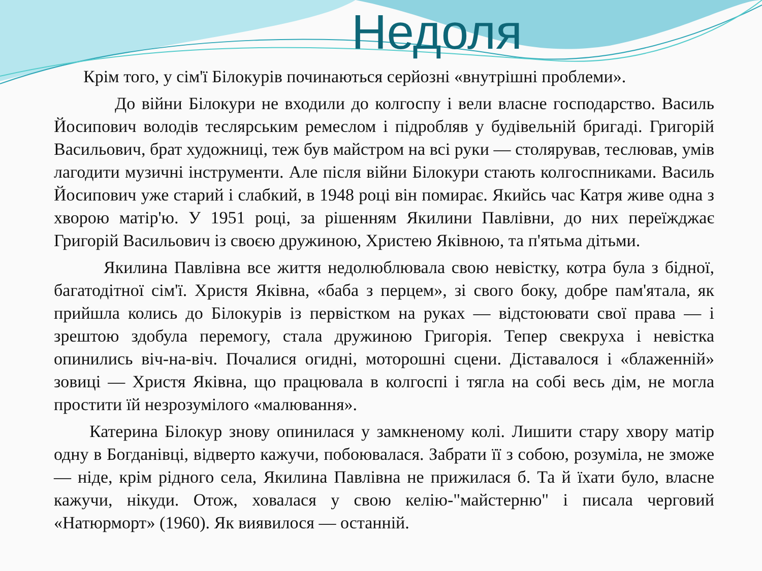Недоля
Крім того, у сім'ї Білокурів починаються серйозні «внутрішні проблеми».
До війни Білокури не входили до колгоспу і вели власне господарство. Василь Йосипович володів теслярським ремеслом і підробляв у будівельній бригаді. Григорій Васильович, брат художниці, теж був майстром на всі руки — столярував, теслював, умів лагодити музичні інструменти. Але після війни Білокури стають колгоспниками. Василь Йосипович уже старий і слабкий, в 1948 році він помирає. Якийсь час Катря живе одна з хворою матір'ю. У 1951 році, за рішенням Якилини Павлівни, до них переїжджає Григорій Васильович із своєю дружиною, Христею Яківною, та п'ятьма дітьми.
Якилина Павлівна все життя недолюблювала свою невістку, котра була з бідної, багатодітної сім'ї. Христя Яківна, «баба з перцем», зі свого боку, добре пам'ятала, як прийшла колись до Білокурів із первістком на руках — відстоювати свої права — і зрештою здобула перемогу, стала дружиною Григорія. Тепер свекруха і невістка опинились віч-на-віч. Почалися огидні, моторошні сцени. Діставалося і «блаженній» зовиці — Христя Яківна, що працювала в колгоспі і тягла на собі весь дім, не могла простити їй незрозумілого «малювання».
Катерина Білокур знову опинилася у замкненому колі. Лишити стару хвору матір одну в Богданівці, відверто кажучи, побоювалася. Забрати її з собою, розуміла, не зможе — ніде, крім рідного села, Якилина Павлівна не прижилася б. Та й їхати було, власне кажучи, нікуди. Отож, ховалася у свою келію-"майстерню" і писала черговий «Натюрморт» (1960). Як виявилося — останній.